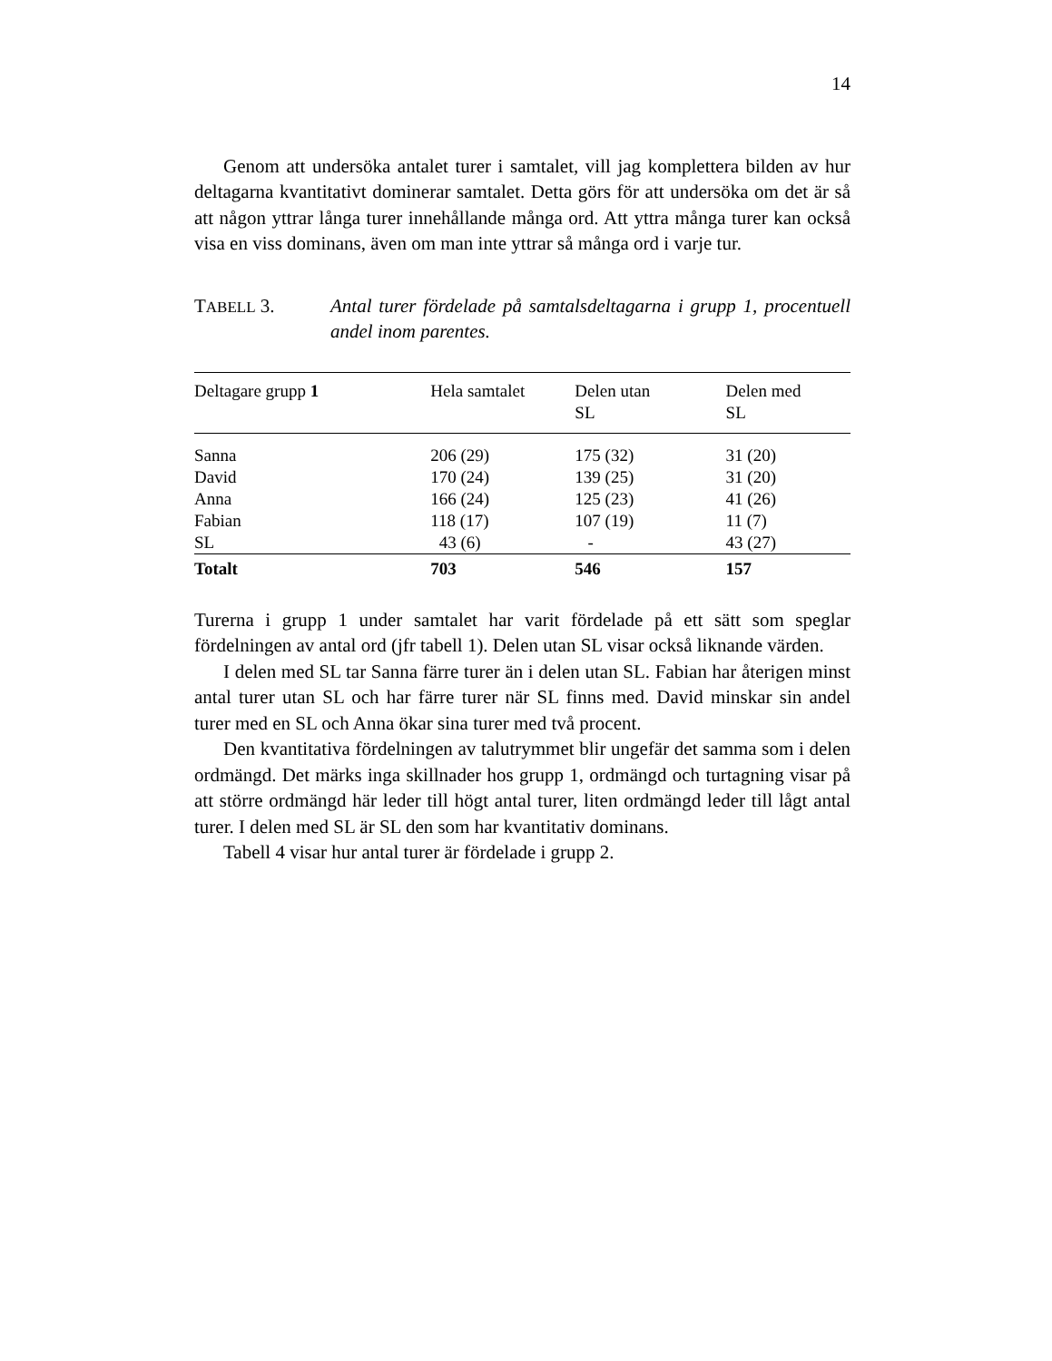14
Genom att undersöka antalet turer i samtalet, vill jag komplettera bilden av hur deltagarna kvantitativt dominerar samtalet. Detta görs för att undersöka om det är så att någon yttrar långa turer innehållande många ord. Att yttra många turer kan också visa en viss dominans, även om man inte yttrar så många ord i varje tur.
TABELL 3. Antal turer fördelade på samtalsdeltagarna i grupp 1, procentuell andel inom parentes.
| Deltagare grupp 1 | Hela samtalet | Delen utan SL | Delen med SL |
| --- | --- | --- | --- |
| Sanna | 206 (29) | 175 (32) | 31 (20) |
| David | 170 (24) | 139 (25) | 31 (20) |
| Anna | 166 (24) | 125 (23) | 41 (26) |
| Fabian | 118 (17) | 107 (19) | 11 (7) |
| SL | 43 (6) | - | 43 (27) |
| Totalt | 703 | 546 | 157 |
Turerna i grupp 1 under samtalet har varit fördelade på ett sätt som speglar fördelningen av antal ord (jfr tabell 1). Delen utan SL visar också liknande värden.
I delen med SL tar Sanna färre turer än i delen utan SL. Fabian har återigen minst antal turer utan SL och har färre turer när SL finns med. David minskar sin andel turer med en SL och Anna ökar sina turer med två procent.
Den kvantitativa fördelningen av talutrymmet blir ungefär det samma som i delen ordmängd. Det märks inga skillnader hos grupp 1, ordmängd och turtagning visar på att större ordmängd här leder till högt antal turer, liten ordmängd leder till lågt antal turer. I delen med SL är SL den som har kvantitativ dominans.
Tabell 4 visar hur antal turer är fördelade i grupp 2.